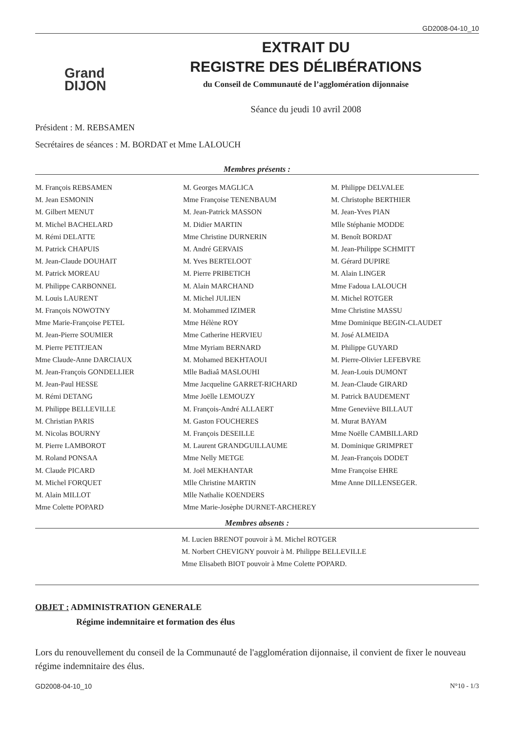GD2008-04-10_10
Grand
DIJON
EXTRAIT DU
REGISTRE DES DÉLIBÉRATIONS
du Conseil de Communauté de l’agglomération dijonnaise
Séance du jeudi 10 avril 2008
Président : M. REBSAMEN
Secrétaires de séances : M. BORDAT et Mme LALOUCH
Membres présents :
M. François REBSAMEN
M. Jean ESMONIN
M. Gilbert MENUT
M. Michel BACHELARD
M. Rémi DELATTE
M. Patrick CHAPUIS
M. Jean-Claude DOUHAIT
M. Patrick MOREAU
M. Philippe CARBONNEL
M. Louis LAURENT
M. François NOWOTNY
Mme Marie-Françoise PETEL
M. Jean-Pierre SOUMIER
M. Pierre PETITJEAN
Mme Claude-Anne DARCIAUX
M. Jean-François GONDELLIER
M. Jean-Paul HESSE
M. Rémi DETANG
M. Philippe BELLEVILLE
M. Christian PARIS
M. Nicolas BOURNY
M. Pierre LAMBOROT
M. Roland PONSAA
M. Claude PICARD
M. Michel FORQUET
M. Alain MILLOT
Mme Colette POPARD
M. Georges MAGLICA
Mme Françoise TENENBAUM
M. Jean-Patrick MASSON
M. Didier MARTIN
Mme Christine DURNERIN
M. André GERVAIS
M. Yves BERTELOOT
M. Pierre PRIBETICH
M. Alain MARCHAND
M. Michel JULIEN
M. Mohammed IZIMER
Mme Hélène ROY
Mme Catherine HERVIEU
Mme Myriam BERNARD
M. Mohamed BEKHTAOUI
Mlle Badiaâ MASLOUHI
Mme Jacqueline GARRET-RICHARD
Mme Joëlle LEMOUZY
M. François-André ALLAERT
M. Gaston FOUCHERES
M. François DESEILLE
M. Laurent GRANDGUILLAUME
Mme Nelly METGE
M. Joël MEKHANTAR
Mlle Christine MARTIN
Mlle Nathalie KOENDERS
Mme Marie-Josèphe DURNET-ARCHEREY
M. Philippe DELVALEE
M. Christophe BERTHIER
M. Jean-Yves PIAN
Mlle Stéphanie MODDE
M. Benoît BORDAT
M. Jean-Philippe SCHMITT
M. Gérard DUPIRE
M. Alain LINGER
Mme Fadoua LALOUCH
M. Michel ROTGER
Mme Christine MASSU
Mme Dominique BEGIN-CLAUDET
M. José ALMEIDA
M. Philippe GUYARD
M. Pierre-Olivier LEFEBVRE
M. Jean-Louis DUMONT
M. Jean-Claude GIRARD
M. Patrick BAUDEMENT
Mme Geneviève BILLAUT
M. Murat BAYAM
Mme Noëlle CAMBILLARD
M. Dominique GRIMPRET
M. Jean-François DODET
Mme Françoise EHRE
Mme Anne DILLENSEGER.
Membres absents :
M. Lucien BRENOT pouvoir à M. Michel ROTGER
M. Norbert CHEVIGNY pouvoir à M. Philippe BELLEVILLE
Mme Elisabeth BIOT pouvoir à Mme Colette POPARD.
OBJET : ADMINISTRATION GENERALE
Régime indemnitaire et formation des élus
Lors du renouvellement du conseil de la Communauté de l'agglomération dijonnaise, il convient de fixer le nouveau régime indemnitaire des élus.
GD2008-04-10_10 N°10 - 1/3